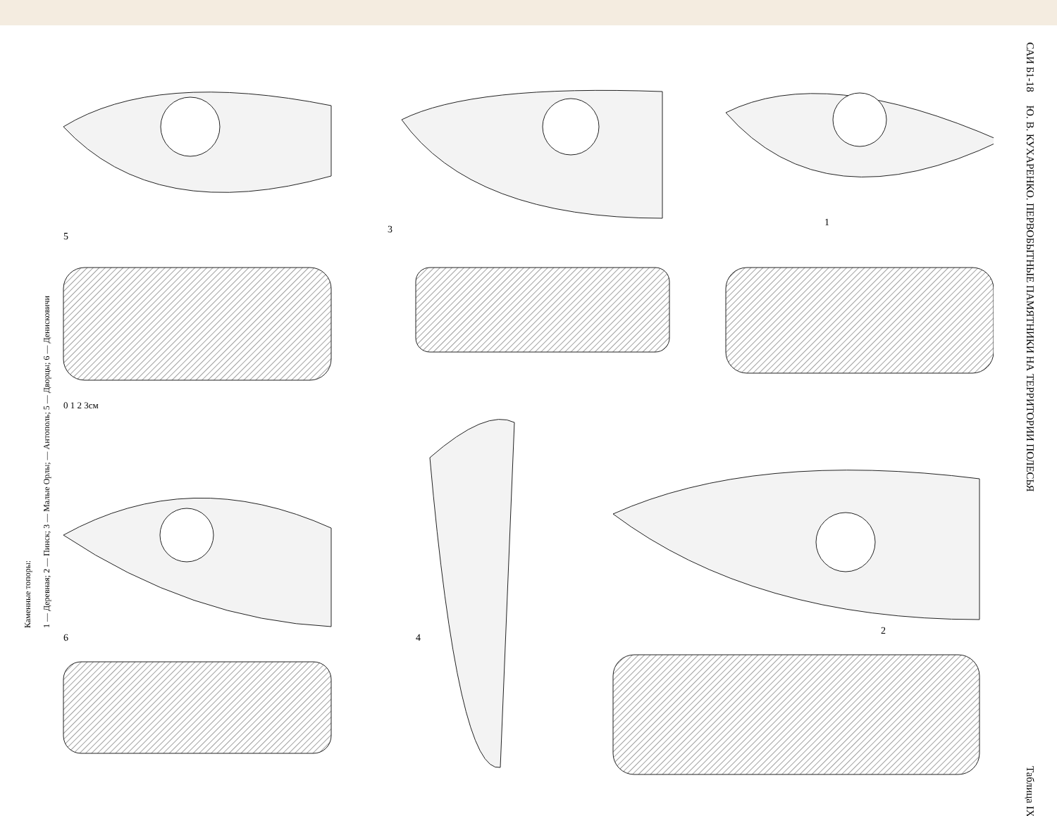САИ Б1-18 Ю. В. КУХАРЕНКО. ПЕРВОБЫТНЫЕ ПАМЯТНИКИ НА ТЕРРИТОРИИ ПОЛЕСЬЯ Таблица IX
Каменные топоры:
1 — Деревная; 2 — Пинск; 3 — Малые Орлы; — Антополь; 5 — Дворцы; 6 — Денисковичи
1
2
3
4
5
6
0 1 2 3см